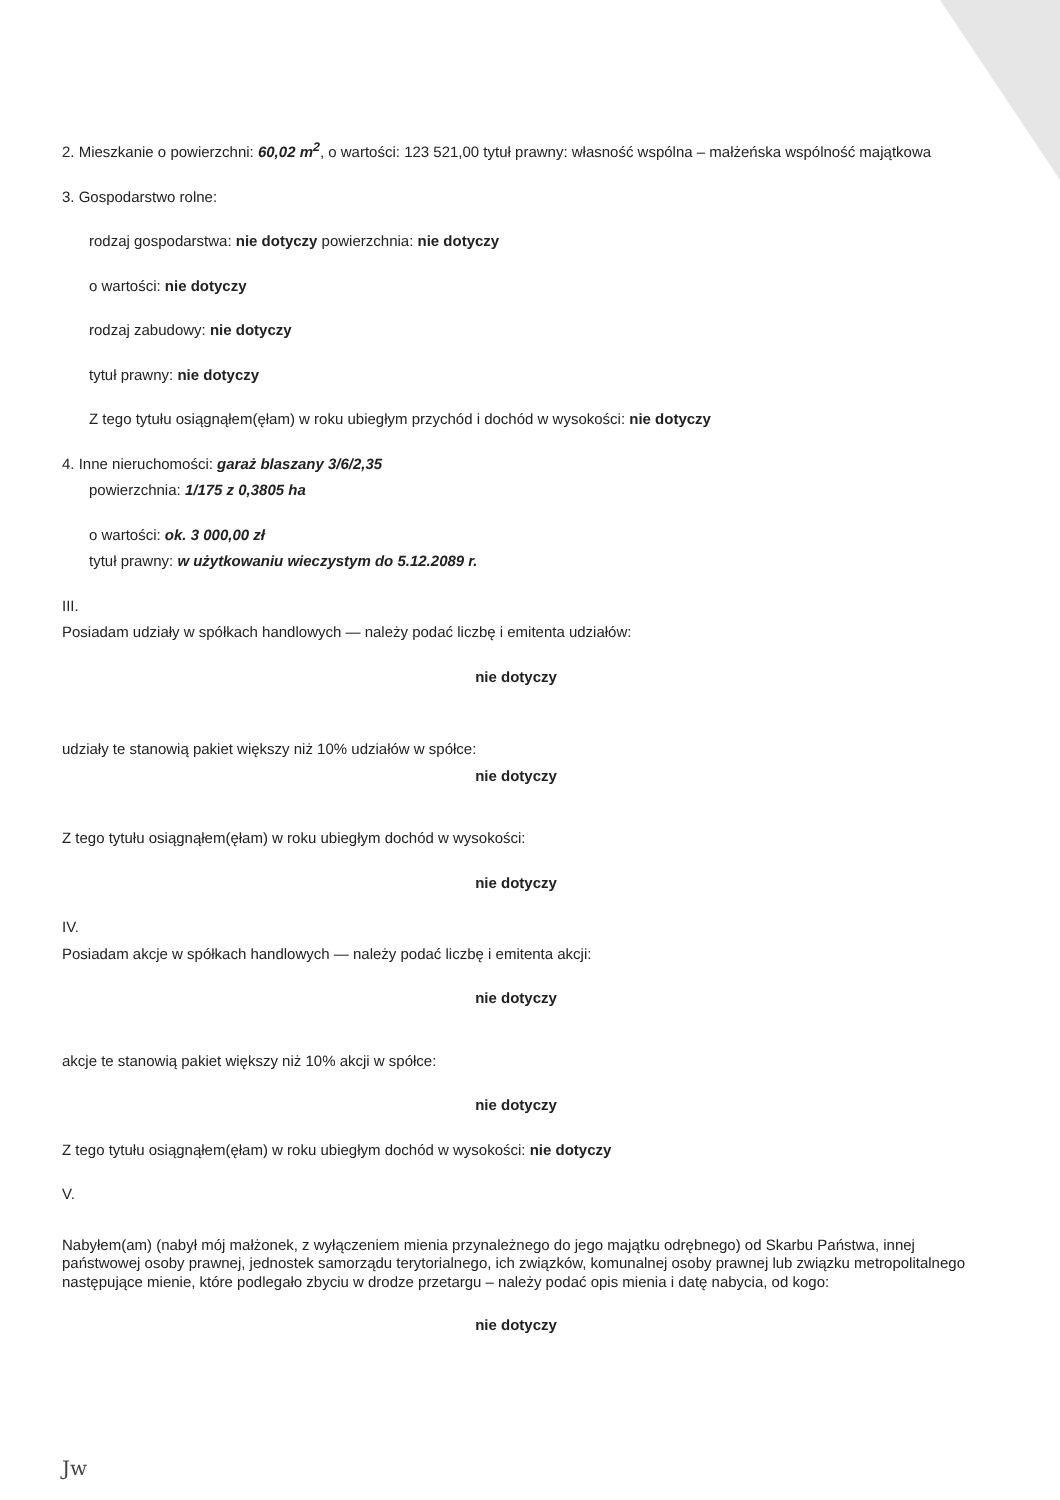2. Mieszkanie o powierzchni: 60,02 m<sup>2</sup>, o wartości: 123 521,00 tytuł prawny: własność wspólna – małżeńska wspólność majątkowa
3. Gospodarstwo rolne:
rodzaj gospodarstwa: nie dotyczy powierzchnia: nie dotyczy
o wartości: nie dotyczy
rodzaj zabudowy: nie dotyczy
tytuł prawny: nie dotyczy
Z tego tytułu osiągnąłem(ęłam) w roku ubiegłym przychód i dochód w wysokości: nie dotyczy
4. Inne nieruchomości: garaż blaszany 3/6/2,35
powierzchnia: 1/175 z 0,3805 ha
o wartości: ok. 3 000,00 zł
tytuł prawny: w użytkowaniu wieczystym do 5.12.2089 r.
III.
Posiadam udziały w spółkach handlowych — należy podać liczbę i emitenta udziałów:
nie dotyczy
udziały te stanowią pakiet większy niż 10% udziałów w spółce:
nie dotyczy
Z tego tytułu osiągnąłem(ęłam) w roku ubiegłym dochód w wysokości:
nie dotyczy
IV.
Posiadam akcje w spółkach handlowych — należy podać liczbę i emitenta akcji:
nie dotyczy
akcje te stanowią pakiet większy niż 10% akcji w spółce:
nie dotyczy
Z tego tytułu osiągnąłem(ęłam) w roku ubiegłym dochód w wysokości: nie dotyczy
V.
Nabyłem(am) (nabył mój małżonek, z wyłączeniem mienia przynależnego do jego majątku odrębnego) od Skarbu Państwa, innej państwowej osoby prawnej, jednostek samorządu terytorialnego, ich związków, komunalnej osoby prawnej lub związku metropolitalnego następujące mienie, które podlegało zbyciu w drodze przetargu – należy podać opis mienia i datę nabycia, od kogo:
nie dotyczy
Jw